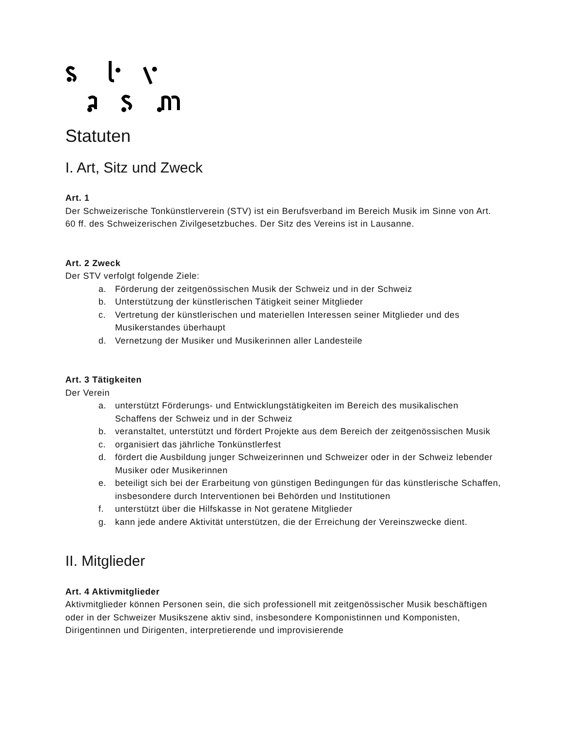Statuten
I. Art, Sitz und Zweck
Art. 1
Der Schweizerische Tonkünstlerverein (STV) ist ein Berufsverband im Bereich Musik im Sinne von Art. 60 ff. des Schweizerischen Zivilgesetzbuches. Der Sitz des Vereins ist in Lausanne.
Art. 2 Zweck
Der STV verfolgt folgende Ziele:
a. Förderung der zeitgenössischen Musik der Schweiz und in der Schweiz
b. Unterstützung der künstlerischen Tätigkeit seiner Mitglieder
c. Vertretung der künstlerischen und materiellen Interessen seiner Mitglieder und des Musikerstandes überhaupt
d. Vernetzung der Musiker und Musikerinnen aller Landesteile
Art. 3 Tätigkeiten
Der Verein
a. unterstützt Förderungs- und Entwicklungstätigkeiten im Bereich des musikalischen Schaffens der Schweiz und in der Schweiz
b. veranstaltet, unterstützt und fördert Projekte aus dem Bereich der zeitgenössischen Musik
c. organisiert das jährliche Tonkünstlerfest
d. fördert die Ausbildung junger Schweizerinnen und Schweizer oder in der Schweiz lebender Musiker oder Musikerinnen
e. beteiligt sich bei der Erarbeitung von günstigen Bedingungen für das künstlerische Schaffen, insbesondere durch Interventionen bei Behörden und Institutionen
f. unterstützt über die Hilfskasse in Not geratene Mitglieder
g. kann jede andere Aktivität unterstützen, die der Erreichung der Vereinszwecke dient.
II. Mitglieder
Art. 4 Aktivmitglieder
Aktivmitglieder können Personen sein, die sich professionell mit zeitgenössischer Musik beschäftigen oder in der Schweizer Musikszene aktiv sind, insbesondere Komponistinnen und Komponisten, Dirigentinnen und Dirigenten, interpretierende und improvisierende